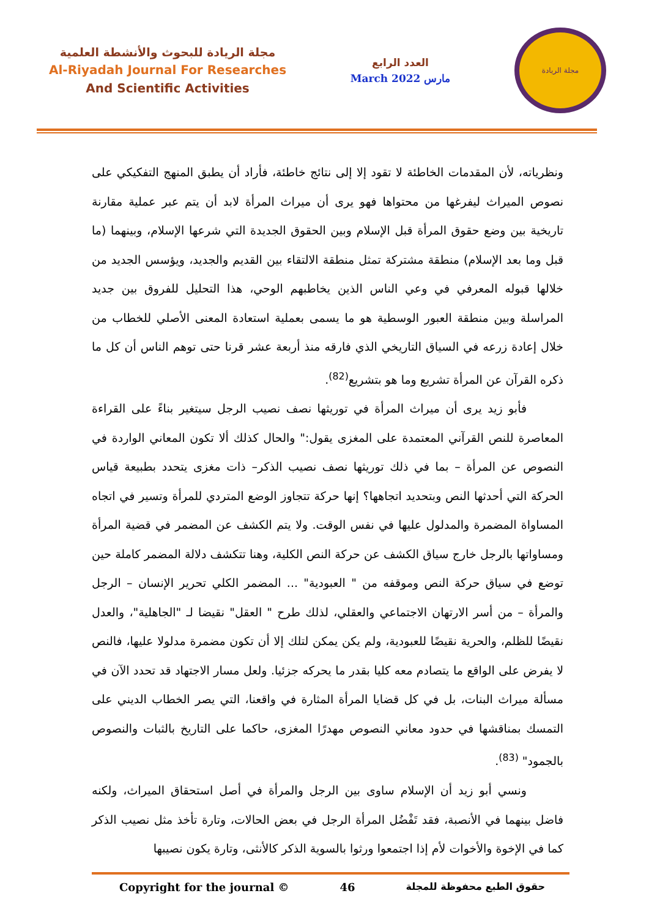مجلة الريادة للبحوث والأنشطة العلمية
Al-Riyadah Journal For Researches
And Scientific Activities
العدد الرابع
March 2022 مارس
مجلة الريادة
ونظرياته، لأن المقدمات الخاطئة لا تقود إلا إلى نتائج خاطئة، فأراد أن يطبق المنهج التفكيكي على نصوص الميراث ليفرغها من محتواها فهو يرى أن ميراث المرأة لابد أن يتم عبر عملية مقارنة تاريخية بين وضع حقوق المرأة قبل الإسلام وبين الحقوق الجديدة التي شرعها الإسلام، وبينهما (ما قبل وما بعد الإسلام) منطقة مشتركة تمثل منطقة الالتقاء بين القديم والجديد، ويؤسس الجديد من خلالها قبوله المعرفي في وعي الناس الذين يخاطبهم الوحي، هذا التحليل للفروق بين جديد المراسلة وبين منطقة العبور الوسطية هو ما يسمى بعملية استعادة المعنى الأصلي للخطاب من خلال إعادة زرعه في السياق التاريخي الذي فارقه منذ أربعة عشر قرنا حتى توهم الناس أن كل ما ذكره القرآن عن المرأة تشريع وما هو بتشريع<sup>(82)</sup>.
فأبو زيد يرى أن ميراث المرأة في توريثها نصف نصيب الرجل سيتغير بناءً على القراءة المعاصرة للنص القرآني المعتمدة على المغزى يقول:" والحال كذلك ألا تكون المعاني الواردة في النصوص عن المرأة – بما في ذلك توريثها نصف نصيب الذكر– ذات مغزى يتحدد بطبيعة قياس الحركة التي أحدثها النص وبتحديد اتجاهها؟ إنها حركة تتجاوز الوضع المتردي للمرأة وتسير في اتجاه المساواة المضمرة والمدلول عليها في نفس الوقت. ولا يتم الكشف عن المضمر في قضية المرأة ومساواتها بالرجل خارج سياق الكشف عن حركة النص الكلية، وهنا تتكشف دلالة المضمر كاملة حين توضع في سياق حركة النص وموقفه من " العبودية" ... المضمر الكلي تحرير الإنسان – الرجل والمرأة – من أسر الارتهان الاجتماعي والعقلي، لذلك طرح " العقل" نقيضا لـ "الجاهلية"، والعدل نقيضًا للظلم، والحرية نقيضًا للعبودية، ولم يكن يمكن لتلك إلا أن تكون مضمرة مدلولا عليها، فالنص لا يفرض على الواقع ما يتصادم معه كليا بقدر ما يحركه جزئيا. ولعل مسار الاجتهاد قد تحدد الآن في مسألة ميراث البنات، بل في كل قضايا المرأة المثارة في واقعنا، التي يصر الخطاب الديني على التمسك بمناقشها في حدود معاني النصوص مهدرًا المغزى، حاكما على التاريخ بالثبات والنصوص بالجمود" <sup>(83)</sup>.
ونسي أبو زيد أن الإسلام ساوى بين الرجل والمرأة في أصل استحقاق الميراث، ولكنه فاضل بينهما في الأنصبة، فقد تَفْضُل المرأة الرجل في بعض الحالات، وتارة تأخذ مثل نصيب الذكر كما في الإخوة والأخوات لأم إذا اجتمعوا ورثوا بالسوية الذكر كالأنثى، وتارة يكون نصيبها
Copyright for the journal © 46 حقوق الطبع محفوظة للمجلة